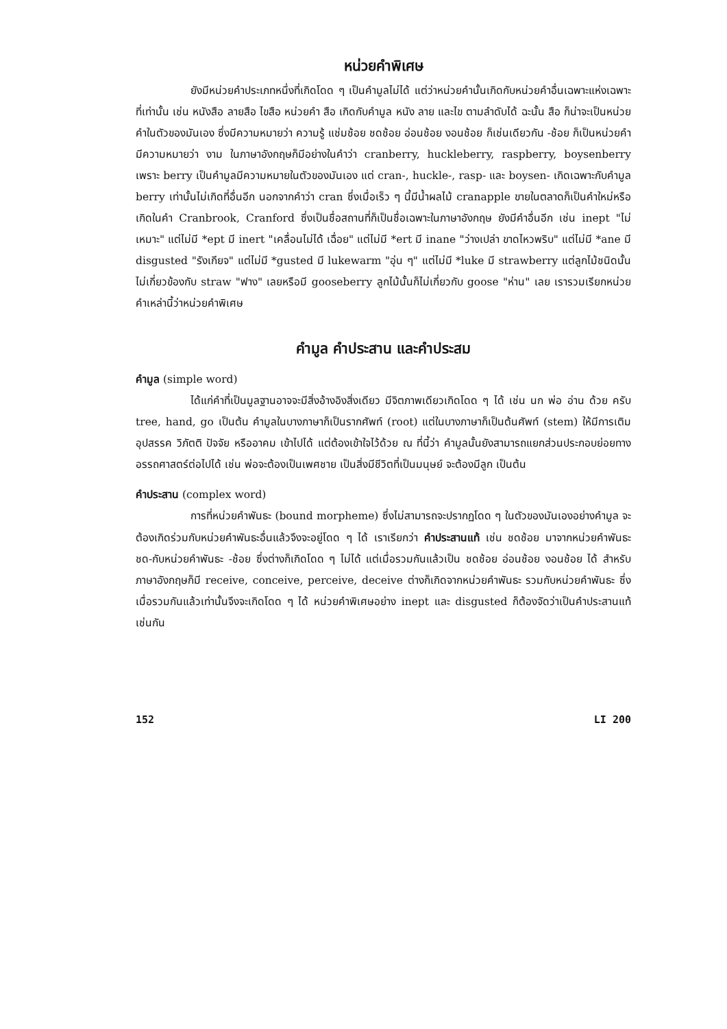หน่วยคำพิเศษ
ยังมีหน่วยคำประเภทหนึ่งที่เกิดโดด ๆ เป็นคำมูลไม่ได้ แต่ว่าหน่วยคำนั้นเกิดกับหน่วยคำอื่นเฉพาะแห่งเฉพาะที่เท่านั้น เช่น หนังสือ ลายสือ ไขสือ หน่วยคำ สือ เกิดกับคำมูล หนัง ลาย และไข ตามลำดับได้ ฉะนั้น สือ ก็น่าจะเป็นหน่วยคำในตัวของมันเอง ซึ่งมีความหมายว่า ความรู้ แช่มช้อย ชดช้อย อ่อนช้อย งอนช้อย ก็เช่นเดียวกัน -ช้อย ก็เป็นหน่วยคำ มีความหมายว่า งาม ในภาษาอังกฤษก็มีอย่างในคำว่า cranberry, huckleberry, raspberry, boysenberry เพราะ berry เป็นคำมูลมีความหมายในตัวของมันเอง แต่ cran-, huckle-, rasp- และ boysen- เกิดเฉพาะกับคำมูล berry เท่านั้นไม่เกิดที่อื่นอีก นอกจากคำว่า cran ซึ่งเมื่อเร็ว ๆ นี้มีน้ำผลไม้ cranapple ขายในตลาดก็เป็นคำใหม่หรือเกิดในคำ Cranbrook, Cranford ซึ่งเป็นชื่อสถานที่ก็เป็นชื่อเฉพาะในภาษาอังกฤษ ยังมีคำอื่นอีก เช่น inept "ไม่เหมาะ" แต่ไม่มี *ept มี inert "เคลื่อนไม่ได้ เฉื่อย" แต่ไม่มี *ert มี inane "ว่างเปล่า ขาดไหวพริบ" แต่ไม่มี *ane มี disgusted "รังเกียจ" แต่ไม่มี *gusted มี lukewarm "อุ่น ๆ" แต่ไม่มี *luke มี strawberry แต่ลูกไม้ชนิดนั้นไม่เกี่ยวข้องกับ straw "ฟาง" เลยหรือมี gooseberry ลูกไม้นั้นก็ไม่เกี่ยวกับ goose "ห่าน" เลย เรารวมเรียกหน่วยคำเหล่านี้ว่าหน่วยคำพิเศษ
คำมูล คำประสาน และคำประสม
คำมูล (simple word)
ได้แก่คำที่เป็นมูลฐานอาจจะมีสิ่งอ้างอิงสิ่งเดียว มีจิตภาพเดียวเกิดโดด ๆ ได้ เช่น นก พ่อ อ่าน ด้วย ครับ tree, hand, go เป็นต้น คำมูลในบางภาษาก็เป็นรากศัพท์ (root) แต่ในบางภาษาก็เป็นต้นศัพท์ (stem) ให้มีการเติมอุปสรรค วิภัตติ ปัจจัย หรืออาคม เข้าไปได้ แต่ต้องเข้าใจไว้ด้วย ณ ที่นี้ว่า คำมูลนั้นยังสามารถแยกส่วนประกอบย่อยทางอรรถศาสตร์ต่อไปได้ เช่น พ่อจะต้องเป็นเพศชาย เป็นสิ่งมีชีวิตที่เป็นมนุษย์ จะต้องมีลูก เป็นต้น
คำประสาน (complex word)
การที่หน่วยคำพันธะ (bound morpheme) ซึ่งไม่สามารถจะปรากฏโดด ๆ ในตัวของมันเองอย่างคำมูล จะต้องเกิดร่วมกับหน่วยคำพันธะอื่นแล้วจึงจะอยู่โดด ๆ ได้ เราเรียกว่า คำประสานแท้ เช่น ชดช้อย มาจากหน่วยคำพันธะ ชด-กับหน่วยคำพันธะ -ช้อย ซึ่งต่างก็เกิดโดด ๆ ไม่ได้ แต่เมื่อรวมกันแล้วเป็น ชดช้อย อ่อนช้อย งอนช้อย ได้ สำหรับภาษาอังกฤษก็มี receive, conceive, perceive, deceive ต่างก็เกิดจากหน่วยคำพันธะ รวมกับหน่วยคำพันธะ ซึ่งเมื่อรวมกันแล้วเท่านั้นจึงจะเกิดโดด ๆ ได้ หน่วยคำพิเศษอย่าง inept และ disgusted ก็ต้องจัดว่าเป็นคำประสานแท้เช่นกัน
152 LI 200